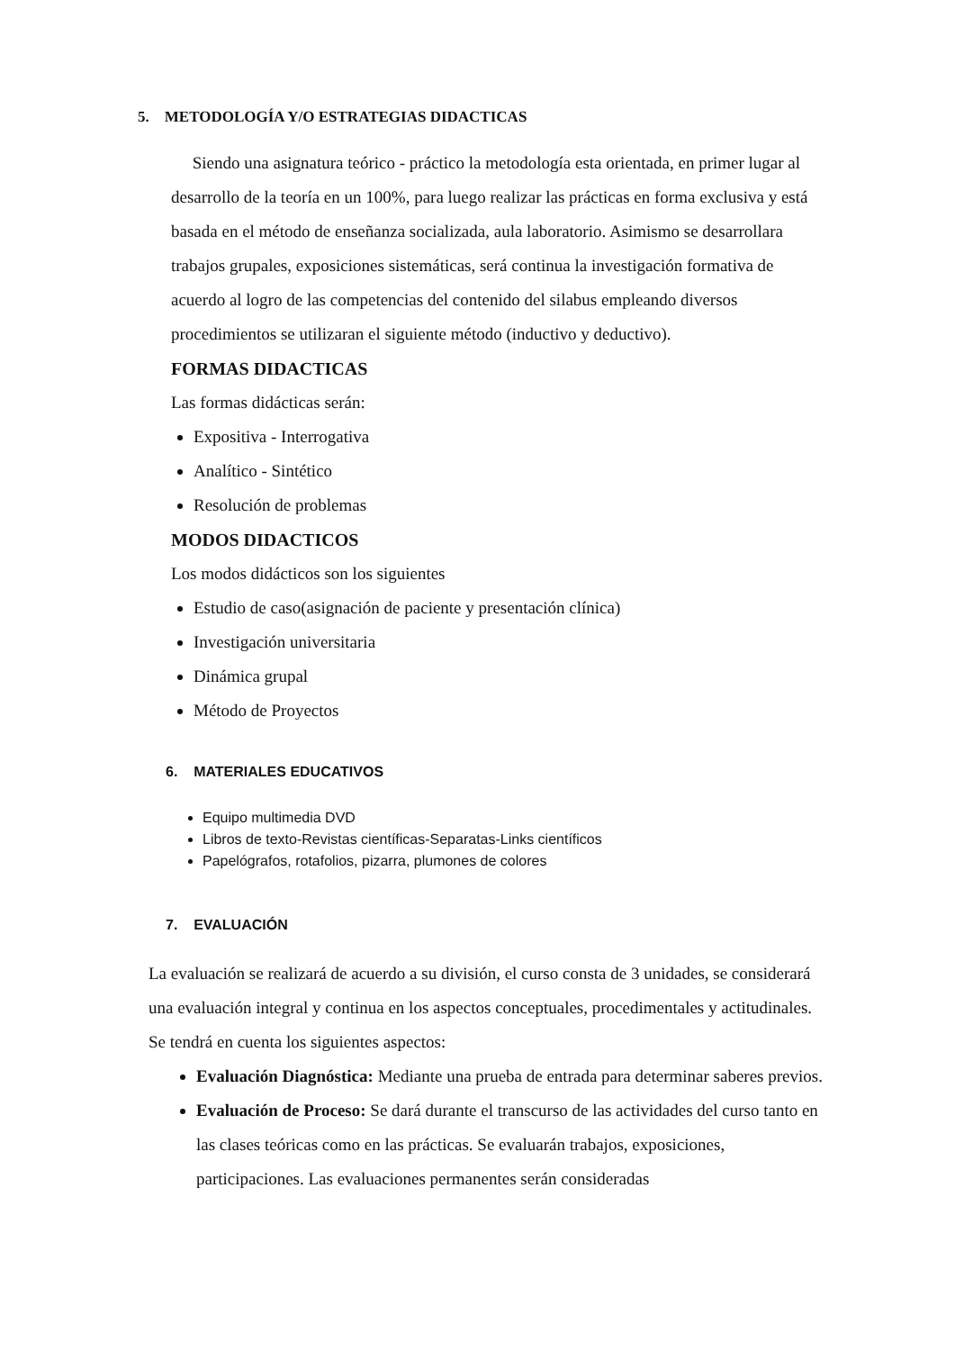5. METODOLOGÍA Y/O ESTRATEGIAS DIDACTICAS
Siendo una asignatura teórico - práctico la metodología esta orientada, en primer lugar al desarrollo de la teoría en un 100%, para luego realizar las prácticas en forma exclusiva y está basada en el método de enseñanza socializada, aula laboratorio. Asimismo se desarrollara trabajos grupales, exposiciones sistemáticas, será continua la investigación formativa de acuerdo al logro de las competencias del contenido del silabus empleando diversos procedimientos se utilizaran el siguiente método (inductivo y deductivo).
FORMAS DIDACTICAS
Las formas didácticas serán:
Expositiva - Interrogativa
Analítico - Sintético
Resolución de problemas
MODOS DIDACTICOS
Los modos didácticos son los siguientes
Estudio de caso(asignación de paciente y presentación clínica)
Investigación universitaria
Dinámica grupal
Método de Proyectos
6. MATERIALES EDUCATIVOS
Equipo multimedia DVD
Libros de texto-Revistas científicas-Separatas-Links científicos
Papelógrafos, rotafolios, pizarra, plumones de colores
7. EVALUACIÓN
La evaluación se realizará de acuerdo a su división, el curso consta de 3 unidades, se considerará una evaluación integral y continua en los aspectos conceptuales, procedimentales y actitudinales. Se tendrá en cuenta los siguientes aspectos:
Evaluación Diagnóstica: Mediante una prueba de entrada para determinar saberes previos.
Evaluación de Proceso: Se dará durante el transcurso de las actividades del curso tanto en las clases teóricas como en las prácticas. Se evaluarán trabajos, exposiciones, participaciones. Las evaluaciones permanentes serán consideradas